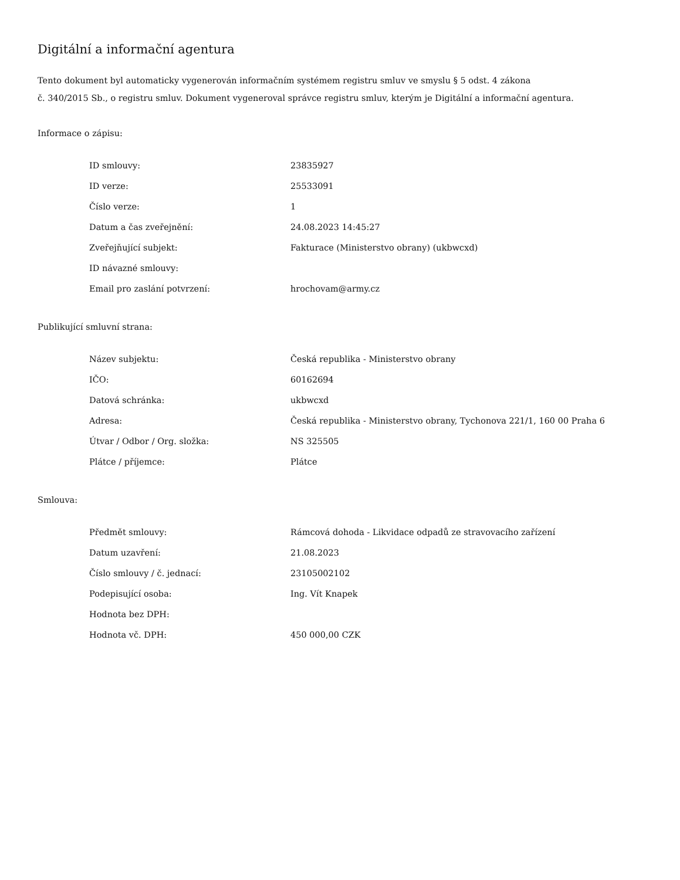Digitální a informační agentura
Tento dokument byl automaticky vygenerován informačním systémem registru smluv ve smyslu § 5 odst. 4 zákona
č. 340/2015 Sb., o registru smluv. Dokument vygeneroval správce registru smluv, kterým je Digitální a informační agentura.
Informace o zápisu:
| ID smlouvy: | 23835927 |
| ID verze: | 25533091 |
| Číslo verze: | 1 |
| Datum a čas zveřejnění: | 24.08.2023 14:45:27 |
| Zveřejňující subjekt: | Fakturace (Ministerstvo obrany) (ukbwcxd) |
| ID návazné smlouvy: | |
| Email pro zaslání potvrzení: | hrochovam@army.cz |
Publikující smluvní strana:
| Název subjektu: | Česká republika - Ministerstvo obrany |
| IČO: | 60162694 |
| Datová schránka: | ukbwcxd |
| Adresa: | Česká republika - Ministerstvo obrany, Tychonova 221/1, 160 00 Praha 6 |
| Útvar / Odbor / Org. složka: | NS 325505 |
| Plátce / příjemce: | Plátce |
Smlouva:
| Předmět smlouvy: | Rámcová dohoda - Likvidace odpadů ze stravovacího zařízení |
| Datum uzavření: | 21.08.2023 |
| Číslo smlouvy / č. jednací: | 23105002102 |
| Podepisující osoba: | Ing. Vít Knapek |
| Hodnota bez DPH: | |
| Hodnota vč. DPH: | 450 000,00 CZK |